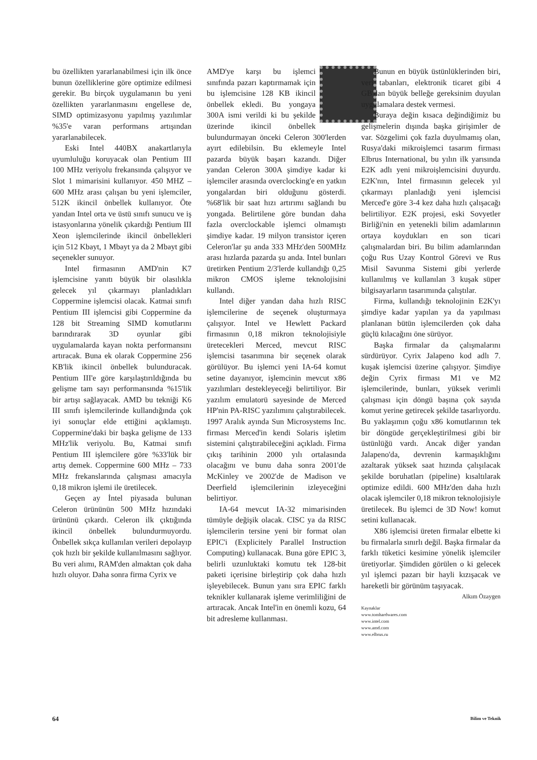bu özellikten yararlanabilmesi için ilk önce bunun özelliklerine göre optimize edilmesi gerekir. Bu birçok uygulamanın bu yeni özellikten yararlanmasını engellese de, SIMD optimizasyonu yapılmış yazılımlar %35'e varan performans artışından yararlanabilecek.
Eski Intel 440BX anakartlarıyla uyumluluğu koruyacak olan Pentium III 100 MHz veriyolu frekansında çalışıyor ve Slot 1 mimarisini kullanıyor. 450 MHZ – 600 MHz arası çalışan bu yeni işlemciler, 512K ikincil önbellek kullanıyor. Öte yandan Intel orta ve üstü sınıfı sunucu ve iş istasyonlarına yönelik çıkardığı Pentium III Xeon işlemcilerinde ikincil önbellekleri için 512 Kbayt, 1 Mbayt ya da 2 Mbayt gibi seçenekler sunuyor.
Intel firmasının AMD'nin K7 işlemcisine yanıtı büyük bir olasılıkla gelecek yıl çıkarmayı planladıkları Coppermine işlemcisi olacak. Katmai sınıfı Pentium III işlemcisi gibi Coppermine da 128 bit Streaming SIMD komutlarını barındırarak 3D oyunlar gibi uygulamalarda kayan nokta performansını artıracak. Buna ek olarak Coppermine 256 KB'lik ikincil önbellek bulunduracak. Pentium III'e göre karşılaştırıldığında bu gelişme tam sayı performansında %15'lik bir artışı sağlayacak. AMD bu tekniği K6 III sınıfı işlemcilerinde kullandığında çok iyi sonuçlar elde ettiğini açıklamıştı. Coppermine'daki bir başka gelişme de 133 MHz'lik veriyolu. Bu, Katmai sınıfı Pentium III işlemcilere göre %33'lük bir artış demek. Coppermine 600 MHz – 733 MHz frekanslarında çalışması amacıyla 0,18 mikron işlemi ile üretilecek.
Geçen ay İntel piyasada bulunan Celeron ürününün 500 MHz hızındaki ürününü çıkardı. Celeron ilk çıktığında ikincil önbellek bulundurmuyordu. Önbellek sıkça kullanılan verileri depolayıp çok hızlı bir şekilde kullanılmasını sağlıyor. Bu veri alımı, RAM'den almaktan çok daha hızlı oluyor. Daha sonra firma Cyrix ve
AMD'ye karşı bu işlemci sınıfında pazarı kaptırmamak için bu işlemcisine 128 KB ikincil önbellek ekledi. Bu yongaya 300A ismi verildi ki bu şekilde üzerinde ikincil önbellek bulundurmayan önceki Celeron 300'lerden ayırt edilebilsin. Bu eklemeyle Intel pazarda büyük başarı kazandı. Diğer yandan Celeron 300A şimdiye kadar ki işlemciler arasında overclocking'e en yatkın yongalardan biri olduğunu gösterdi. %68'lik bir saat hızı artırımı sağlandı bu yongada. Belirtilene göre bundan daha fazla overclockable işlemci olmamıştı şimdiye kadar. 19 milyon transistor içeren Celeron'lar şu anda 333 MHz'den 500MHz arası hızlarda pazarda şu anda. Intel bunları üretirken Pentium 2/3'lerde kullandığı 0,25 mikron CMOS işleme teknolojisini kullandı.
Intel diğer yandan daha hızlı RISC işlemcilerine de seçenek oluşturmaya çalışıyor. Intel ve Hewlett Packard firmasının 0,18 mikron teknolojisiyle üretecekleri Merced, mevcut RISC işlemcisi tasarımına bir seçenek olarak görülüyor. Bu işlemci yeni IA-64 komut setine dayanıyor, işlemcinin mevcut x86 yazılımları destekleyeceği belirtiliyor. Bir yazılım emulatorü sayesinde de Merced HP'nin PA-RISC yazılımını çalıştırabilecek. 1997 Aralık ayında Sun Microsystems Inc. firması Merced'in kendi Solaris işletim sistemini çalıştırabileceğini açıkladı. Firma çıkış tarihinin 2000 yılı ortalasında olacağını ve bunu daha sonra 2001'de McKinley ve 2002'de de Madison ve Deerfield işlemcilerinin izleyeceğini belirtiyor.
IA-64 mevcut IA-32 mimarisinden tümüyle değişik olacak. CISC ya da RISC işlemcilerin tersine yeni bir format olan EPIC'i (Explicitely Parallel Instruction Computing) kullanacak. Buna göre EPIC 3, belirli uzunluktaki komutu tek 128-bit paketi içerisine birleştirip çok daha hızlı işleyebilecek. Bunun yanı sıra EPIC farklı teknikler kullanarak işleme verimliliğini de artıracak. Ancak Intel'in en önemli kozu, 64 bit adresleme kullanması.
Bunun en büyük üstünlüklerinden biri, veri tabanları, elektronik ticaret gibi 4 GB'dan büyük belleğe gereksinim duyulan uygulamalara destek vermesi.
Buraya değin kısaca değindiğimiz bu gelişmelerin dışında başka girişimler de var. Sözgelimi çok fazla duyulmamış olan, Rusya'daki mikroişlemci tasarım firması Elbrus International, bu yılın ilk yarısında E2K adlı yeni mikroişlemcisini duyurdu. E2K'nın, Intel firmasının gelecek yıl çıkarmayı planladığı yeni işlemcisi Merced'e göre 3-4 kez daha hızlı çalışacağı belirtiliyor. E2K projesi, eski Sovyetler Birliği'nin en yetenekli bilim adamlarının ortaya koydukları en son ticari çalışmalardan biri. Bu bilim adamlarından çoğu Rus Uzay Kontrol Görevi ve Rus Misil Savunma Sistemi gibi yerlerde kullanılmış ve kullanılan 3 kuşak süper bilgisayarların tasarımında çalıştılar.
Firma, kullandığı teknolojinin E2K'yı şimdiye kadar yapılan ya da yapılması planlanan bütün işlemcilerden çok daha güçlü kılacağını öne sürüyor.
Başka firmalar da çalışmalarını sürdürüyor. Cyrix Jalapeno kod adlı 7. kuşak işlemcisi üzerine çalışıyor. Şimdiye değin Cyrix firması M1 ve M2 işlemcilerinde, bunları, yüksek verimli çalışması için döngü başına çok sayıda komut yerine getirecek şekilde tasarlıyordu. Bu yaklaşımın çoğu x86 komutlarının tek bir döngüde gerçekleştirilmesi gibi bir üstünlüğü vardı. Ancak diğer yandan Jalapeno'da, devrenin karmaşıklığını azaltarak yüksek saat hızında çalışılacak şekilde boruhatları (pipeline) kısaltılarak optimize edildi. 600 MHz'den daha hızlı olacak işlemciler 0,18 mikron teknolojisiyle üretilecek. Bu işlemci de 3D Now! komut setini kullanacak.
X86 işlemcisi üreten firmalar elbette ki bu firmalarla sınırlı değil. Başka firmalar da farklı tüketici kesimine yönelik işlemciler üretiyorlar. Şimdiden görülen o ki gelecek yıl işlemci pazarı bir hayli kızışacak ve hareketli bir görünüm taşıyacak.
Alkım Özaygen
Kaynaklar
www.tomhardwares.com
www.intel.com
www.amd.com
www.elbrus.ru
64 Bilim ve Teknik